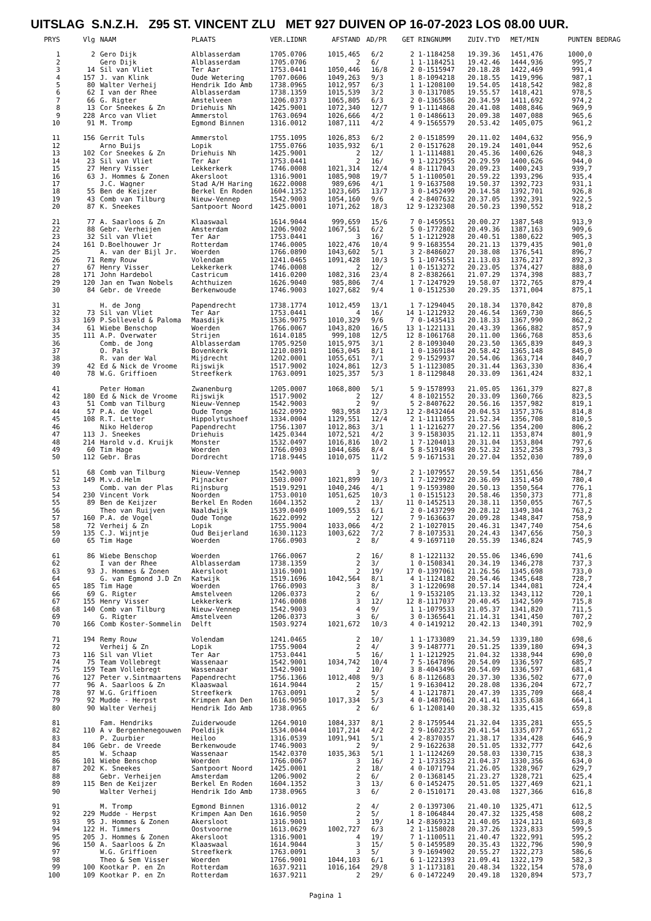UITSLAG S.N.Z.H. Z95 ST. VINCENT ZLU MET 927 DUIVEN OP 16-07-2023 LOS 08.00 UUR.
| PRYS | Vlg | NAAM | PLAATS | VER.LIDNR | AFSTAND | AD/PR | GET | RINGNUMM | ZUIV.TYD | MET/MIN | PUNTEN | BEDRAG |
| --- | --- | --- | --- | --- | --- | --- | --- | --- | --- | --- | --- | --- |
| 1 | 2 | Gero Dijk | Alblasserdam | 1705.0706 | 1015,465 | 6/2 | 2 | 1-1184258 | 19.39.36 | 1451,476 | 1000,0 | |
| 2 | | Gero Dijk | Alblasserdam | 1705.0706 | 2 | 6/ | 1 | 1-1184251 | 19.42.46 | 1444,936 | 995,7 | |
| 3 | 14 | Sil van Vliet | Ter Aar | 1753.0441 | 1050,446 | 16/8 | 2 | 0-1515947 | 20.18.28 | 1422,469 | 991,4 | |
| 4 | 157 | J. van Klink | Oude Wetering | 1707.0606 | 1049,263 | 9/3 | 1 | 8-1094218 | 20.18.55 | 1419,996 | 987,1 | |
| 5 | 80 | Walter Verheij | Hendrik Ido Amb | 1738.0965 | 1012,957 | 6/3 | 1 | 1-1208100 | 19.54.05 | 1418,542 | 982,8 | |
| 6 | 62 | I van der Rhee | Alblasserdam | 1738.1359 | 1015,539 | 3/2 | 3 | 0-1317085 | 19.55.57 | 1418,421 | 978,5 | |
| 7 | 66 | G. Rigter | Amstelveen | 1206.0373 | 1065,805 | 6/3 | 2 | 0-1365586 | 20.34.59 | 1411,692 | 974,2 | |
| 8 | 13 | Cor Sneekes & Zn | Driehuis Nh | 1425.9001 | 1072,340 | 12/7 | 9 | 1-1114868 | 20.41.08 | 1408,846 | 969,9 | |
| 9 | 228 | Arco van Vliet | Ammerstol | 1763.0694 | 1026,666 | 4/2 | 1 | 0-1486613 | 20.09.38 | 1407,088 | 965,6 | |
| 10 | 91 | M. Tromp | Egmond Binnen | 1316.0012 | 1087,111 | 4/2 | 4 | 9-1565579 | 20.53.42 | 1405,075 | 961,2 | |
| 11 | 156 | Gerrit Tuls | Ammerstol | 1755.1095 | 1026,853 | 6/2 | 2 | 0-1518599 | 20.11.02 | 1404,632 | 956,9 | |
| 12 | | Arno Buijs | Lopik | 1755.0766 | 1035,932 | 6/1 | 2 | 0-1517628 | 20.19.24 | 1401,044 | 952,6 | |
| 13 | 102 | Cor Sneekes & Zn | Driehuis Nh | 1425.9001 | 2 | 12/ | 1 | 1-1114881 | 20.45.36 | 1400,626 | 948,3 | |
| 14 | 23 | Sil van Vliet | Ter Aar | 1753.0441 | 2 | 16/ | 9 | 1-1212955 | 20.29.59 | 1400,626 | 944,0 | |
| 15 | 27 | Henry Visser | Lekkerkerk | 1746.0008 | 1021,314 | 12/4 | 4 | 8-1117043 | 20.09.23 | 1400,243 | 939,7 | |
| 16 | 63 | J. Hommes & Zonen | Akersloot | 1316.9001 | 1085,908 | 19/7 | 5 | 1-1100501 | 20.59.22 | 1393,296 | 935,4 | |
| 17 | | J.C. Wagner | Stad A/H Haring | 1622.0008 | 989,696 | 4/1 | 1 | 9-1637508 | 19.50.37 | 1392,723 | 931,1 | |
| 18 | 55 | Ben de Keijzer | Berkel En Roden | 1604.1352 | 1023,605 | 13/7 | 3 | 0-1452499 | 20.14.58 | 1392,701 | 926,8 | |
| 19 | 43 | Comb van Tilburg | Nieuw-Vennep | 1542.9003 | 1054,160 | 9/6 | 4 | 2-8407632 | 20.37.05 | 1392,391 | 922,5 | |
| 20 | 87 | K. Sneekes | Santpoort Noord | 1425.0001 | 1071,262 | 18/3 | 12 | 9-1232308 | 20.50.23 | 1390,552 | 918,2 | |
| 21 | 77 | A. Saarloos & Zn | Klaaswaal | 1614.9044 | 999,659 | 15/6 | 7 | 0-1459551 | 20.00.27 | 1387,548 | 913,9 | |
| 22 | 88 | Gebr. Verheijen | Amsterdam | 1206.9002 | 1067,561 | 6/2 | 5 | 0-1772802 | 20.49.36 | 1387,163 | 909,6 | |
| 23 | 32 | Sil van Vliet | Ter Aar | 1753.0441 | 3 | 16/ | 5 | 1-1212928 | 20.40.51 | 1380,622 | 905,3 | |
| 24 | 161 | D.Boelhouwer Jr | Rotterdam | 1746.0005 | 1022,476 | 10/4 | 9 | 9-1683554 | 20.21.13 | 1379,435 | 901,0 | |
| 25 | | A. van der Bijl Jr. | Woerden | 1766.0890 | 1043,602 | 5/1 | 3 | 2-8486027 | 20.38.08 | 1376,541 | 896,7 | |
| 26 | 71 | Remy Rouw | Volendam | 1241.0465 | 1091,428 | 10/3 | 5 | 1-1074551 | 21.13.03 | 1376,217 | 892,3 | |
| 27 | 67 | Henry Visser | Lekkerkerk | 1746.0008 | 2 | 12/ | 1 | 0-1513272 | 20.23.05 | 1374,427 | 888,0 | |
| 28 | 171 | John Hardebol | Castricum | 1416.0200 | 1082,316 | 23/4 | 8 | 2-8382661 | 21.07.29 | 1374,398 | 883,7 | |
| 29 | 120 | Jan en Twan Nobels | Achthuizen | 1626.9040 | 985,806 | 7/4 | 1 | 7-1247929 | 19.58.07 | 1372,765 | 879,4 | |
| 30 | 84 | Gebr. de Vreede | Berkenwoude | 1746.9003 | 1027,682 | 9/4 | 1 | 0-1512530 | 20.29.35 | 1371,004 | 875,1 | |
| 31 | | H. de Jong | Papendrecht | 1738.1774 | 1012,459 | 13/1 | 1 | 7-1294045 | 20.18.34 | 1370,842 | 870,8 | |
| 32 | 73 | Sil van Vliet | Ter Aar | 1753.0441 | 4 | 16/ | 14 | 1-1212932 | 20.46.54 | 1369,730 | 866,5 | |
| 33 | 169 | P.Solleveld & Paloma | Maasdijk | 1536.9075 | 1010,329 | 9/6 | 7 | 0-1435413 | 20.18.33 | 1367,990 | 862,2 | |
| 34 | 61 | Wiebe Benschop | Woerden | 1766.0067 | 1043,820 | 16/5 | 13 | 1-1221131 | 20.43.39 | 1366,882 | 857,9 | |
| 35 | 111 | A.P. Overwater | Strijen | 1614.0185 | 999,108 | 12/5 | 12 | 8-1061768 | 20.11.00 | 1366,768 | 853,6 | |
| 36 | | Comb. de Jong | Alblasserdam | 1705.9250 | 1015,975 | 3/1 | 2 | 8-1093040 | 20.23.50 | 1365,839 | 849,3 | |
| 37 | | O. Pals | Bovenkerk | 1210.0891 | 1063,045 | 8/1 | 1 | 0-1369184 | 20.58.42 | 1365,148 | 845,0 | |
| 38 | | R. van der Wal | Mijdrecht | 1202.0001 | 1055,651 | 7/1 | 2 | 9-1529937 | 20.54.06 | 1363,714 | 840,7 | |
| 39 | 42 | Ed & Nick de Vroome | Rijswijk | 1517.9002 | 1024,861 | 12/3 | 5 | 1-1123085 | 20.31.44 | 1363,330 | 836,4 | |
| 40 | 78 | W.G. Griffioen | Streefkerk | 1763.0091 | 1025,357 | 5/3 | 1 | 8-1129848 | 20.33.09 | 1361,424 | 832,1 | |
| 41 | | Peter Homan | Zwanenburg | 1205.0007 | 1068,800 | 5/1 | 5 | 9-1578993 | 21.05.05 | 1361,379 | 827,8 | |
| 42 | 180 | Ed & Nick de Vroome | Rijswijk | 1517.9002 | 2 | 12/ | 4 | 8-1021552 | 20.33.09 | 1360,766 | 823,5 | |
| 43 | 51 | Comb van Tilburg | Nieuw-Vennep | 1542.9003 | 2 | 9/ | 5 | 2-8407622 | 20.56.16 | 1357,982 | 819,1 | |
| 44 | 57 | P.A. de Vogel | Oude Tonge | 1622.0992 | 983,958 | 12/3 | 12 | 2-8432464 | 20.04.53 | 1357,376 | 814,8 | |
| 45 | 108 | R.T. Letter | Hippolytushoef | 1334.0004 | 1129,551 | 12/4 | 2 | 1-1111055 | 21.52.34 | 1356,708 | 810,5 | |
| 46 | | Niko Helderop | Papendrecht | 1756.1307 | 1012,863 | 3/1 | 1 | 1-1216277 | 20.27.56 | 1354,200 | 806,2 | |
| 47 | 113 | J. Sneekes | Driehuis | 1425.0344 | 1072,521 | 4/2 | 3 | 9-1583035 | 21.12.11 | 1353,874 | 801,9 | |
| 48 | 214 | Harold v.d. Kruijk | Monster | 1532.0497 | 1016,816 | 10/2 | 1 | 7-1204013 | 20.31.04 | 1353,804 | 797,6 | |
| 49 | 60 | Tim Hage | Woerden | 1766.0903 | 1044,686 | 8/4 | 5 | 8-5191498 | 20.52.32 | 1352,258 | 793,3 | |
| 50 | 112 | Gebr. Bras | Dordrecht | 1718.9445 | 1010,075 | 11/2 | 5 | 9-1671531 | 20.27.04 | 1352,030 | 789,0 | |
| 51 | 68 | Comb van Tilburg | Nieuw-Vennep | 1542.9003 | 3 | 9/ | 2 | 1-1079557 | 20.59.54 | 1351,656 | 784,7 | |
| 52 | 149 | M.v.d.Helm | Pijnacker | 1503.0007 | 1021,899 | 10/3 | 1 | 7-1229922 | 20.36.09 | 1351,450 | 780,4 | |
| 53 | | Comb. van der Plas | Rijnsburg | 1519.9291 | 1040,246 | 4/1 | 1 | 9-1593980 | 20.50.13 | 1350,564 | 776,1 | |
| 54 | 230 | Vincent Vork | Noorden | 1753.0010 | 1051,625 | 10/3 | 1 | 0-1515123 | 20.58.46 | 1350,373 | 771,8 | |
| 55 | 89 | Ben de Keijzer | Berkel En Roden | 1604.1352 | 2 | 13/ | 11 | 0-1452513 | 20.38.11 | 1350,055 | 767,5 | |
| 56 | | Theo van Ruijven | Naaldwijk | 1539.0409 | 1009,553 | 6/1 | 2 | 0-1437299 | 20.28.12 | 1349,304 | 763,2 | |
| 57 | 160 | P.A. de Vogel | Oude Tonge | 1622.0992 | 2 | 12/ | 7 | 9-1636637 | 20.09.28 | 1348,847 | 758,9 | |
| 58 | 72 | Verheij & Zn | Lopik | 1755.9004 | 1033,066 | 4/2 | 2 | 1-1027015 | 20.46.31 | 1347,740 | 754,6 | |
| 59 | 135 | C.J. Wijntje | Oud Beijerland | 1630.1123 | 1003,622 | 7/2 | 7 | 8-1073531 | 20.24.43 | 1347,656 | 750,3 | |
| 60 | 65 | Tim Hage | Woerden | 1766.0903 | 2 | 8/ | 4 | 9-1697110 | 20.55.39 | 1346,824 | 745,9 | |
| 61 | 86 | Wiebe Benschop | Woerden | 1766.0067 | 2 | 16/ | 8 | 1-1221132 | 20.55.06 | 1346,690 | 741,6 | |
| 62 | | I van der Rhee | Alblasserdam | 1738.1359 | 2 | 3/ | 1 | 0-1508341 | 20.34.19 | 1346,278 | 737,3 | |
| 63 | 93 | J. Hommes & Zonen | Akersloot | 1316.9001 | 2 | 19/ | 17 | 0-1397061 | 21.26.56 | 1345,698 | 733,0 | |
| 64 | | G. van Egmond J.D Zn | Katwijk | 1519.1696 | 1042,564 | 8/1 | 4 | 1-1124182 | 20.54.46 | 1345,648 | 728,7 | |
| 65 | 185 | Tim Hage | Woerden | 1766.0903 | 3 | 8/ | 3 | 1-1220698 | 20.57.14 | 1344,081 | 724,4 | |
| 66 | 69 | G. Rigter | Amstelveen | 1206.0373 | 2 | 6/ | 1 | 9-1532105 | 21.13.32 | 1343,112 | 720,1 | |
| 67 | 155 | Henry Visser | Lekkerkerk | 1746.0008 | 3 | 12/ | 12 | 8-1117037 | 20.40.45 | 1342,509 | 715,8 | |
| 68 | 140 | Comb van Tilburg | Nieuw-Vennep | 1542.9003 | 4 | 9/ | 1 | 1-1079533 | 21.05.37 | 1341,820 | 711,5 | |
| 69 | | G. Rigter | Amstelveen | 1206.0373 | 3 | 6/ | 3 | 0-1365641 | 21.14.31 | 1341,450 | 707,2 | |
| 70 | 166 | Comb Koster-Sommelin | Delft | 1503.9274 | 1021,672 | 10/3 | 4 | 0-1419212 | 20.42.13 | 1340,391 | 702,9 | |
| 71 | 194 | Remy Rouw | Volendam | 1241.0465 | 2 | 10/ | 1 | 1-1733089 | 21.34.59 | 1339,180 | 698,6 | |
| 72 | | Verheij & Zn | Lopik | 1755.9004 | 2 | 4/ | 3 | 9-1487771 | 20.51.25 | 1339,180 | 694,3 | |
| 73 | 116 | Sil van Vliet | Ter Aar | 1753.0441 | 5 | 16/ | 1 | 1-1212925 | 21.04.32 | 1338,944 | 690,0 | |
| 74 | 75 | Team Vollebregt | Wassenaar | 1542.9001 | 1034,742 | 10/4 | 7 | 5-1647896 | 20.54.09 | 1336,597 | 685,7 | |
| 75 | 159 | Team Vollebregt | Wassenaar | 1542.9001 | 2 | 10/ | 3 | 8-4043496 | 20.54.09 | 1336,597 | 681,4 | |
| 76 | 127 | Peter v.Sintmaartens | Papendrecht | 1756.1366 | 1012,408 | 9/3 | 6 | 8-1126683 | 20.37.30 | 1336,502 | 677,0 | |
| 77 | 96 | A. Saarloos & Zn | Klaaswaal | 1614.9044 | 2 | 15/ | 1 | 9-1630412 | 20.28.08 | 1336,204 | 672,7 | |
| 78 | 97 | W.G. Griffioen | Streefkerk | 1763.0091 | 2 | 5/ | 4 | 1-1217871 | 20.47.39 | 1335,709 | 668,4 | |
| 79 | 92 | Mudde - Herpst | Krimpen Aan Den | 1616.9050 | 1017,334 | 5/3 | 4 | 0-1487061 | 20.41.41 | 1335,638 | 664,1 | |
| 80 | 90 | Walter Verheij | Hendrik Ido Amb | 1738.0965 | 2 | 6/ | 6 | 1-1208140 | 20.38.32 | 1335,415 | 659,8 | |
| 81 | | Fam. Hendriks | Zuiderwoude | 1264.9010 | 1084,337 | 8/1 | 2 | 8-1759544 | 21.32.04 | 1335,281 | 655,5 | |
| 82 | 110 | A v Bergenhenegouwen | Poeldijk | 1534.0044 | 1017,214 | 4/2 | 2 | 9-1602235 | 20.41.54 | 1335,077 | 651,2 | |
| 83 | | P. Zuurbier | Heiloo | 1316.0539 | 1091,941 | 5/1 | 4 | 2-8370357 | 21.38.17 | 1334,428 | 646,9 | |
| 84 | 106 | Gebr. de Vreede | Berkenwoude | 1746.9003 | 2 | 9/ | 2 | 9-1622638 | 20.51.05 | 1332,777 | 642,6 | |
| 85 | | W. Schaap | Wassenaar | 1542.0370 | 1035,363 | 5/1 | 1 | 1-1124269 | 20.58.03 | 1330,715 | 638,3 | |
| 86 | 101 | Wiebe Benschop | Woerden | 1766.0067 | 3 | 16/ | 2 | 1-1733523 | 21.04.37 | 1330,356 | 634,0 | |
| 87 | 202 | K. Sneekes | Santpoort Noord | 1425.0001 | 2 | 18/ | 4 | 0-1071794 | 21.26.05 | 1328,967 | 629,7 | |
| 88 | | Gebr. Verheijen | Amsterdam | 1206.9002 | 2 | 6/ | 2 | 0-1368145 | 21.23.27 | 1328,721 | 625,4 | |
| 89 | 115 | Ben de Keijzer | Berkel En Roden | 1604.1352 | 3 | 13/ | 6 | 0-1452475 | 20.51.05 | 1327,469 | 621,1 | |
| 90 | | Walter Verheij | Hendrik Ido Amb | 1738.0965 | 3 | 6/ | 2 | 0-1510171 | 20.43.08 | 1327,366 | 616,8 | |
| 91 | | M. Tromp | Egmond Binnen | 1316.0012 | 2 | 4/ | 2 | 0-1397306 | 21.40.10 | 1325,471 | 612,5 | |
| 92 | 229 | Mudde - Herpst | Krimpen Aan Den | 1616.9050 | 2 | 5/ | 1 | 8-1064844 | 20.47.32 | 1325,458 | 608,2 | |
| 93 | 95 | J. Hommes & Zonen | Akersloot | 1316.9001 | 3 | 19/ | 14 | 2-8369321 | 21.40.05 | 1324,121 | 603,8 | |
| 94 | 122 | H. Timmers | Oostvoorne | 1613.0629 | 1002,727 | 6/3 | 2 | 1-1158028 | 20.37.26 | 1323,833 | 599,5 | |
| 95 | 205 | J. Hommes & Zonen | Akersloot | 1316.9001 | 4 | 19/ | 7 | 1-1100511 | 21.40.47 | 1322,991 | 595,2 | |
| 96 | 150 | A. Saarloos & Zn | Klaaswaal | 1614.9044 | 3 | 15/ | 5 | 0-1459589 | 20.35.43 | 1322,796 | 590,9 | |
| 97 | | W.G. Griffioen | Streefkerk | 1763.0091 | 3 | 5/ | 3 | 9-1694902 | 20.55.27 | 1322,273 | 586,6 | |
| 98 | | Theo & Sem Visser | Woerden | 1766.9001 | 1044,103 | 6/1 | 6 | 1-1221393 | 21.09.41 | 1322,179 | 582,3 | |
| 99 | 100 | Kootkar P. en Zn | Rotterdam | 1637.9211 | 1016,164 | 29/8 | 3 | 1-1173181 | 20.48.34 | 1322,154 | 578,0 | |
| 100 | 109 | Kootkar P. en Zn | Rotterdam | 1637.9211 | 2 | 29/ | 6 | 0-1472249 | 20.49.18 | 1320,894 | 573,7 | |
Pagina 1